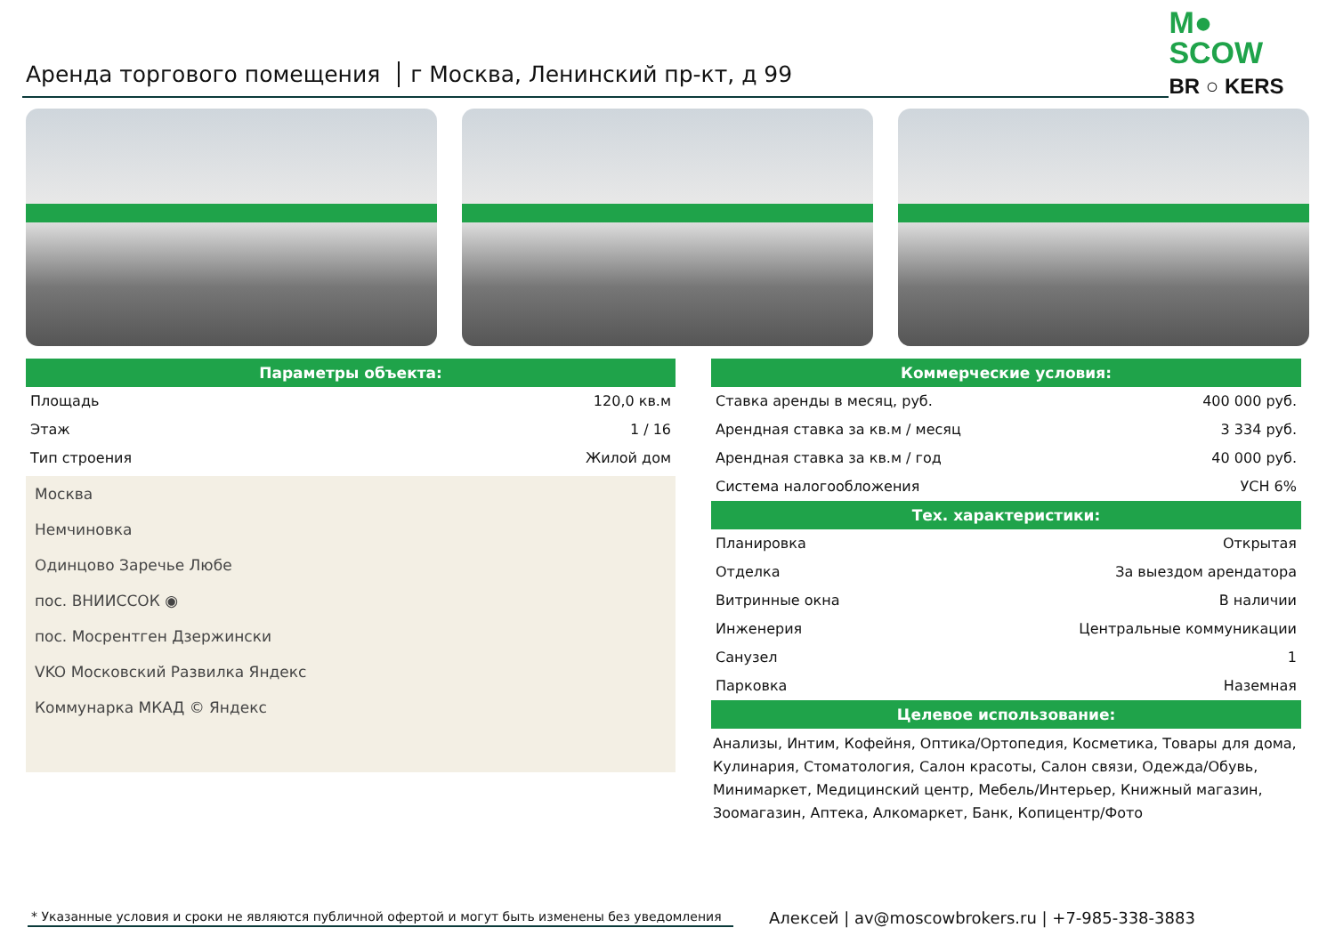Аренда торгового помещения г Москва, Ленинский пр-кт, д 99
M● SCOW
BR ○ KERS
Параметры объекта:
| Площадь | 120,0 кв.м |
| Этаж | 1 / 16 |
| Тип строения | Жилой дом |
Москва
Немчиновка
Одинцово Заречье Любе
пос. ВНИИССОК ◉
пос. Мосрентген Дзержински
VKO Московский Развилка Яндекс
Коммунарка МКАД © Яндекс
Коммерческие условия:
| Ставка аренды в месяц, руб. | 400 000 руб. |
| Арендная ставка за кв.м / месяц | 3 334 руб. |
| Арендная ставка за кв.м / год | 40 000 руб. |
| Система налогообложения | УСН 6% |
Тех. характеристики:
| Планировка | Открытая |
| Отделка | За выездом арендатора |
| Витринные окна | В наличии |
| Инженерия | Центральные коммуникации |
| Санузел | 1 |
| Парковка | Наземная |
Целевое использование:
Анализы, Интим, Кофейня, Оптика/Ортопедия, Косметика, Товары для дома, Кулинария, Стоматология, Салон красоты, Салон связи, Одежда/Обувь, Минимаркет, Медицинский центр, Мебель/Интерьер, Книжный магазин, Зоомагазин, Аптека, Алкомаркет, Банк, Копицентр/Фото
* Указанные условия и сроки не являются публичной офертой и могут быть изменены без уведомления
Алексей | av@moscowbrokers.ru | +7-985-338-3883